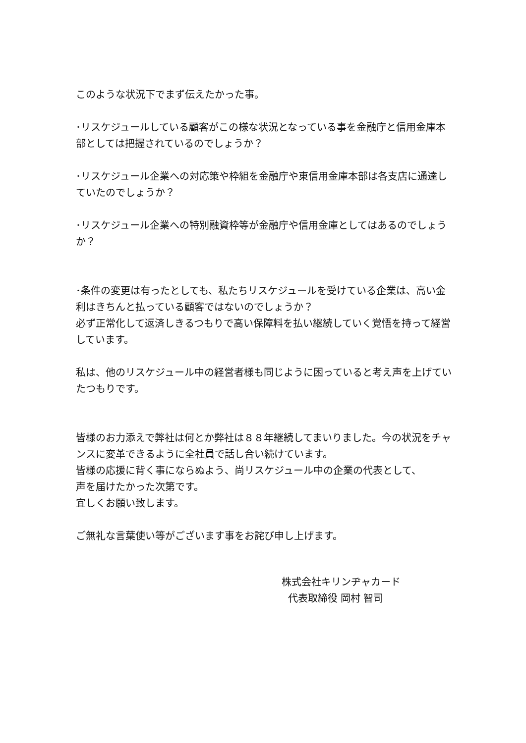このような状況下でまず伝えたかった事。
･リスケジュールしている顧客がこの様な状況となっている事を金融庁と信用金庫本部としては把握されているのでしょうか？
･リスケジュール企業への対応策や枠組を金融庁や東信用金庫本部は各支店に通達していたのでしょうか？
･リスケジュール企業への特別融資枠等が金融庁や信用金庫としてはあるのでしょうか？
･条件の変更は有ったとしても、私たちリスケジュールを受けている企業は、高い金利はきちんと払っている顧客ではないのでしょうか？
必ず正常化して返済しきるつもりで高い保障料を払い継続していく覚悟を持って経営しています。
私は、他のリスケジュール中の経営者様も同じように困っていると考え声を上げていたつもりです。
皆様のお力添えで弊社は何とか弊社は８８年継続してまいりました。今の状況をチャンスに変革できるように全社員で話し合い続けています。
皆様の応援に背く事にならぬよう、尚リスケジュール中の企業の代表として、
声を届けたかった次第です。
宜しくお願い致します。
ご無礼な言葉使い等がございます事をお詫び申し上げます。
株式会社キリンヂャカード
代表取締役 岡村 智司